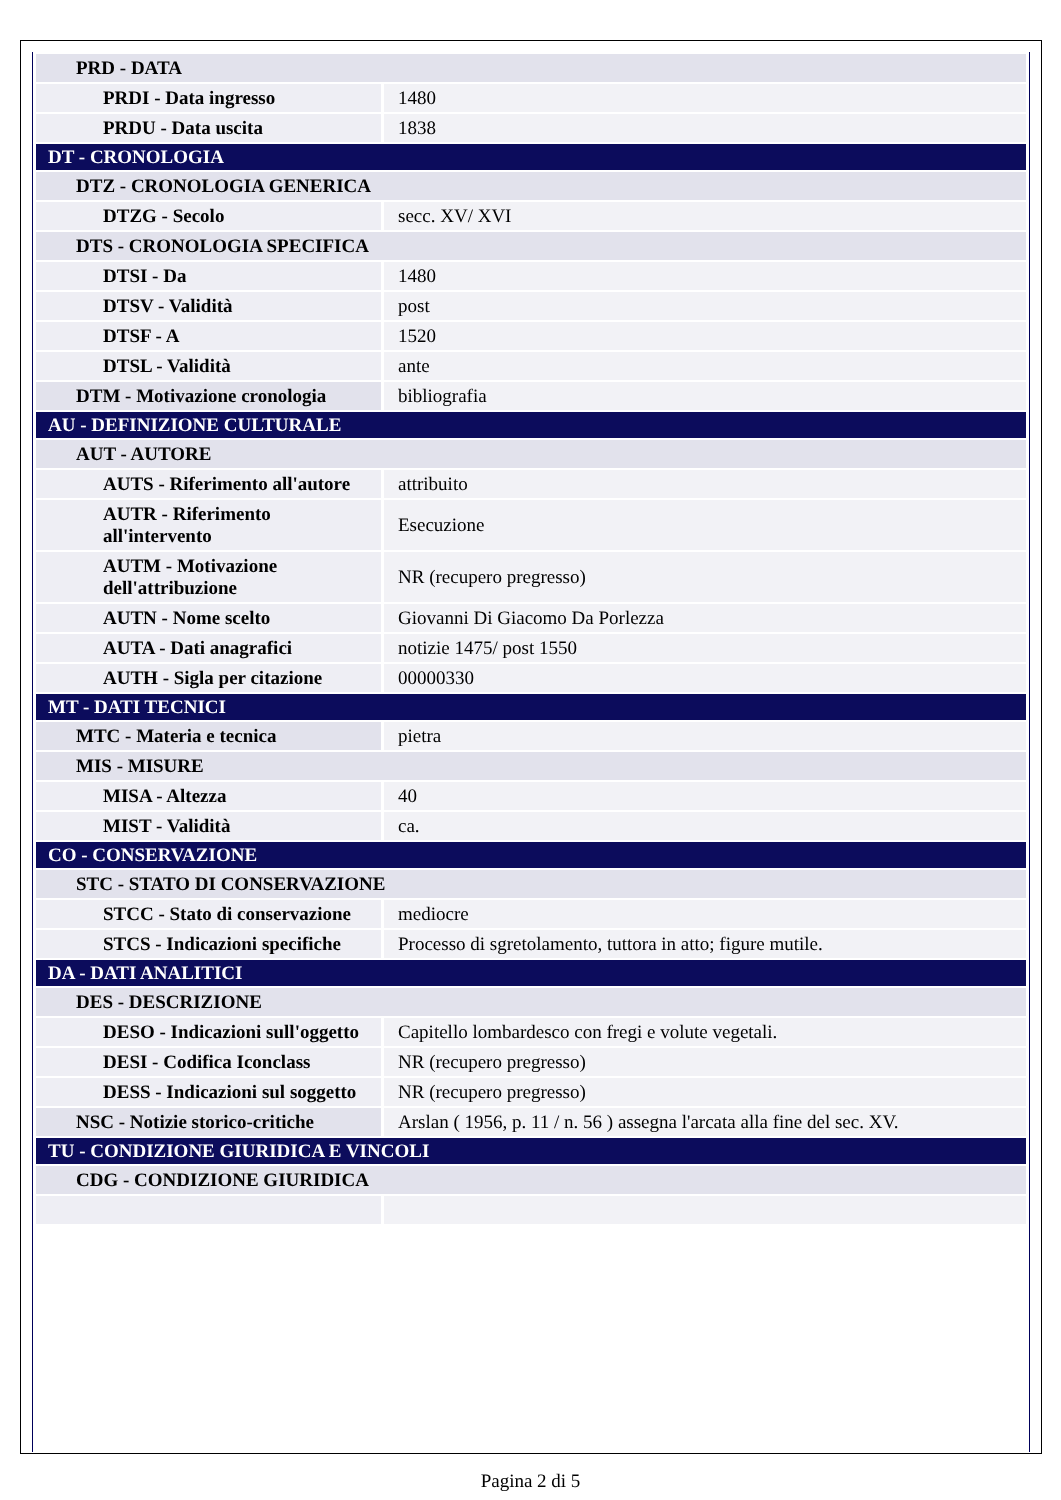| PRD - DATA | |
| PRDI - Data ingresso | 1480 |
| PRDU - Data uscita | 1838 |
| DT - CRONOLOGIA | |
| DTZ - CRONOLOGIA GENERICA | |
| DTZG - Secolo | secc. XV/ XVI |
| DTS - CRONOLOGIA SPECIFICA | |
| DTSI - Da | 1480 |
| DTSV - Validità | post |
| DTSF - A | 1520 |
| DTSL - Validità | ante |
| DTM - Motivazione cronologia | bibliografia |
| AU - DEFINIZIONE CULTURALE | |
| AUT - AUTORE | |
| AUTS - Riferimento all'autore | attribuito |
| AUTR - Riferimento all'intervento | Esecuzione |
| AUTM - Motivazione dell'attribuzione | NR (recupero pregresso) |
| AUTN - Nome scelto | Giovanni Di Giacomo Da Porlezza |
| AUTA - Dati anagrafici | notizie 1475/ post 1550 |
| AUTH - Sigla per citazione | 00000330 |
| MT - DATI TECNICI | |
| MTC - Materia e tecnica | pietra |
| MIS - MISURE | |
| MISA - Altezza | 40 |
| MIST - Validità | ca. |
| CO - CONSERVAZIONE | |
| STC - STATO DI CONSERVAZIONE | |
| STCC - Stato di conservazione | mediocre |
| STCS - Indicazioni specifiche | Processo di sgretolamento, tuttora in atto; figure mutile. |
| DA - DATI ANALITICI | |
| DES - DESCRIZIONE | |
| DESO - Indicazioni sull'oggetto | Capitello lombardesco con fregi e volute vegetali. |
| DESI - Codifica Iconclass | NR (recupero pregresso) |
| DESS - Indicazioni sul soggetto | NR (recupero pregresso) |
| NSC - Notizie storico-critiche | Arslan ( 1956, p. 11 / n. 56 ) assegna l'arcata alla fine del sec. XV. |
| TU - CONDIZIONE GIURIDICA E VINCOLI | |
| CDG - CONDIZIONE GIURIDICA | |
Pagina 2 di 5